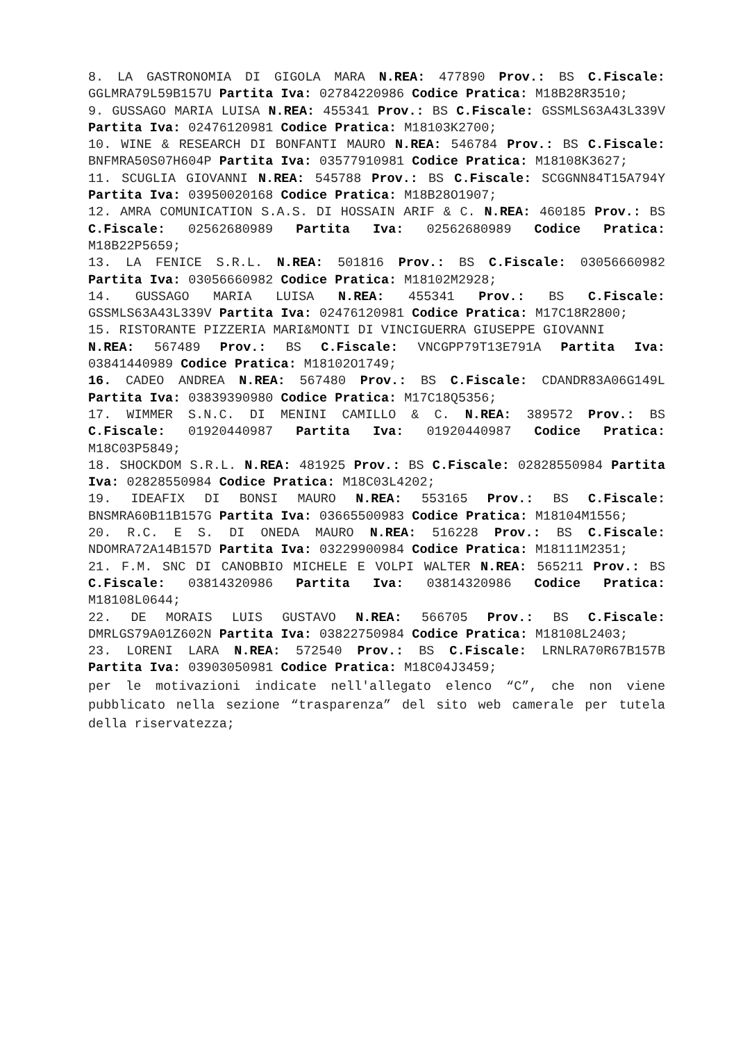8. LA GASTRONOMIA DI GIGOLA MARA N.REA: 477890 Prov.: BS C.Fiscale: GGLMRA79L59B157U Partita Iva: 02784220986 Codice Pratica: M18B28R3510;
9. GUSSAGO MARIA LUISA N.REA: 455341 Prov.: BS C.Fiscale: GSSMLS63A43L339V Partita Iva: 02476120981 Codice Pratica: M18103K2700;
10. WINE & RESEARCH DI BONFANTI MAURO N.REA: 546784 Prov.: BS C.Fiscale: BNFMRA50S07H604P Partita Iva: 03577910981 Codice Pratica: M18108K3627;
11. SCUGLIA GIOVANNI N.REA: 545788 Prov.: BS C.Fiscale: SCGGNN84T15A794Y Partita Iva: 03950020168 Codice Pratica: M18B28O1907;
12. AMRA COMUNICATION S.A.S. DI HOSSAIN ARIF & C. N.REA: 460185 Prov.: BS C.Fiscale: 02562680989 Partita Iva: 02562680989 Codice Pratica: M18B22P5659;
13. LA FENICE S.R.L. N.REA: 501816 Prov.: BS C.Fiscale: 03056660982 Partita Iva: 03056660982 Codice Pratica: M18102M2928;
14. GUSSAGO MARIA LUISA N.REA: 455341 Prov.: BS C.Fiscale: GSSMLS63A43L339V Partita Iva: 02476120981 Codice Pratica: M17C18R2800;
15. RISTORANTE PIZZERIA MARI&MONTI DI VINCIGUERRA GIUSEPPE GIOVANNI
N.REA: 567489 Prov.: BS C.Fiscale: VNCGPP79T13E791A Partita Iva: 03841440989 Codice Pratica: M18102O1749;
16. CADEO ANDREA N.REA: 567480 Prov.: BS C.Fiscale: CDANDR83A06G149L Partita Iva: 03839390980 Codice Pratica: M17C18Q5356;
17. WIMMER S.N.C. DI MENINI CAMILLO & C. N.REA: 389572 Prov.: BS C.Fiscale: 01920440987 Partita Iva: 01920440987 Codice Pratica: M18C03P5849;
18. SHOCKDOM S.R.L. N.REA: 481925 Prov.: BS C.Fiscale: 02828550984 Partita Iva: 02828550984 Codice Pratica: M18C03L4202;
19. IDEAFIX DI BONSI MAURO N.REA: 553165 Prov.: BS C.Fiscale: BNSMRA60B11B157G Partita Iva: 03665500983 Codice Pratica: M18104M1556;
20. R.C. E S. DI ONEDA MAURO N.REA: 516228 Prov.: BS C.Fiscale: NDOMRA72A14B157D Partita Iva: 03229900984 Codice Pratica: M18111M2351;
21. F.M. SNC DI CANOBBIO MICHELE E VOLPI WALTER N.REA: 565211 Prov.: BS C.Fiscale: 03814320986 Partita Iva: 03814320986 Codice Pratica: M18108L0644;
22. DE MORAIS LUIS GUSTAVO N.REA: 566705 Prov.: BS C.Fiscale: DMRLGS79A01Z602N Partita Iva: 03822750984 Codice Pratica: M18108L2403;
23. LORENI LARA N.REA: 572540 Prov.: BS C.Fiscale: LRNLRA70R67B157B Partita Iva: 03903050981 Codice Pratica: M18C04J3459;
per le motivazioni indicate nell'allegato elenco “C”, che non viene pubblicato nella sezione “trasparenza” del sito web camerale per tutela della riservatezza;